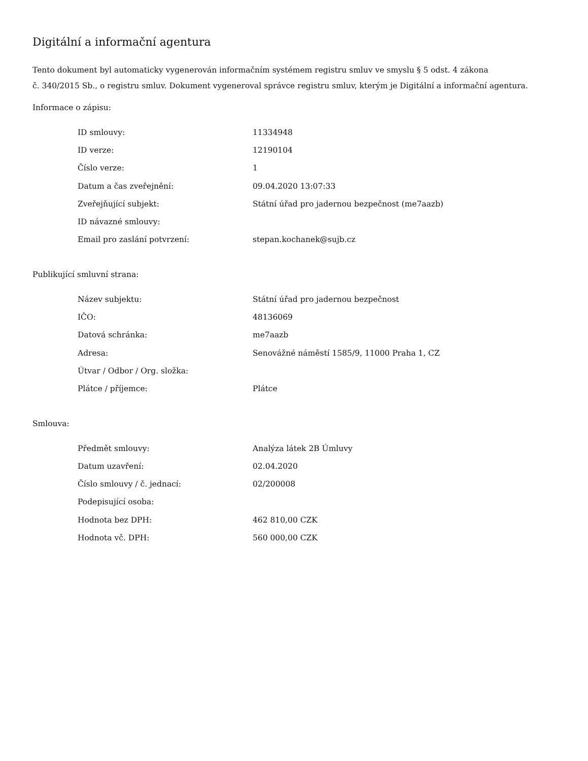Digitální a informační agentura
Tento dokument byl automaticky vygenerován informačním systémem registru smluv ve smyslu § 5 odst. 4 zákona
č. 340/2015 Sb., o registru smluv. Dokument vygeneroval správce registru smluv, kterým je Digitální a informační agentura.
Informace o zápisu:
| ID smlouvy: | 11334948 |
| ID verze: | 12190104 |
| Číslo verze: | 1 |
| Datum a čas zveřejnění: | 09.04.2020 13:07:33 |
| Zveřejňující subjekt: | Státní úřad pro jadernou bezpečnost (me7aazb) |
| ID návazné smlouvy: | |
| Email pro zaslání potvrzení: | stepan.kochanek@sujb.cz |
Publikující smluvní strana:
| Název subjektu: | Státní úřad pro jadernou bezpečnost |
| IČO: | 48136069 |
| Datová schránka: | me7aazb |
| Adresa: | Senovážné náměstí 1585/9, 11000 Praha 1, CZ |
| Útvar / Odbor / Org. složka: | |
| Plátce / příjemce: | Plátce |
Smlouva:
| Předmět smlouvy: | Analýza látek 2B Úmluvy |
| Datum uzavření: | 02.04.2020 |
| Číslo smlouvy / č. jednací: | 02/200008 |
| Podepisující osoba: | |
| Hodnota bez DPH: | 462 810,00 CZK |
| Hodnota vč. DPH: | 560 000,00 CZK |